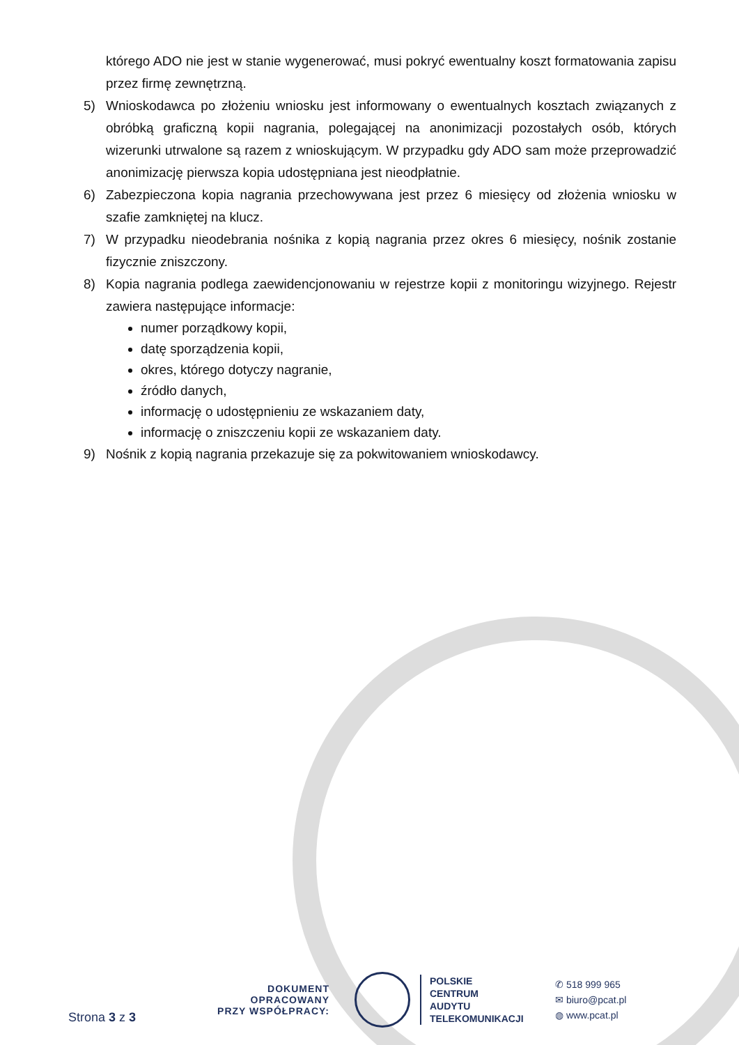którego ADO nie jest w stanie wygenerować, musi pokryć ewentualny koszt formatowania zapisu przez firmę zewnętrzną.
5) Wnioskodawca po złożeniu wniosku jest informowany o ewentualnych kosztach związanych z obróbką graficzną kopii nagrania, polegającej na anonimizacji pozostałych osób, których wizerunki utrwalone są razem z wnioskującym. W przypadku gdy ADO sam może przeprowadzić anonimizację pierwsza kopia udostępniana jest nieodpłatnie.
6) Zabezpieczona kopia nagrania przechowywana jest przez 6 miesięcy od złożenia wniosku w szafie zamkniętej na klucz.
7) W przypadku nieodebrania nośnika z kopią nagrania przez okres 6 miesięcy, nośnik zostanie fizycznie zniszczony.
8) Kopia nagrania podlega zaewidencjonowaniu w rejestrze kopii z monitoringu wizyjnego. Rejestr zawiera następujące informacje:
numer porządkowy kopii,
datę sporządzenia kopii,
okres, którego dotyczy nagranie,
źródło danych,
informację o udostępnieniu ze wskazaniem daty,
informację o zniszczeniu kopii ze wskazaniem daty.
9) Nośnik z kopią nagrania przekazuje się za pokwitowaniem wnioskodawcy.
Strona 3 z 3
DOKUMENT OPRACOWANY
PRZY WSPÓŁPRACY:
POLSKIE
CENTRUM
AUDYTU
TELEKOMUNIKACJI
✆ 518 999 965
✉ biuro@pcat.pl
◍ www.pcat.pl